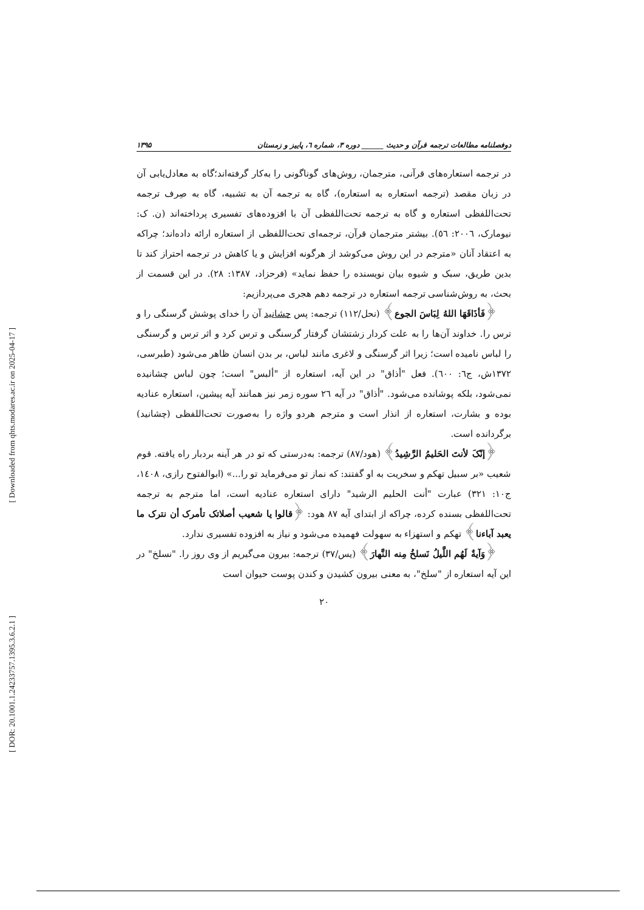[ Downloaded from qhts.modares.ac.ir on 2025-04-17 ]
[ DOR: 20.1001.1.24233757.1395.3.6.2.1 ]
دوفصلنامه مطالعات ترجمه قرآن و حدیث ______ دوره ۳، شماره ٦، پاییز و زمستان ۱۳۹۵
در ترجمه استعاره‌های قرآنی، مترجمان، روش‌های گوناگونی را به‌کار گرفته‌اند؛گاه به معادل‌یابی آن در زبان مقصد (ترجمه استعاره به استعاره)، گاه به ترجمه آن به تشبیه، گاه به صِرف ترجمه تحت‌اللفظی استعاره و گاه به ترجمه تحت‌اللفظی آن با افزوده‌های تفسیری پرداخته‌اند (ن. ک: نیومارک، ۲۰۰٦: ٥٦). بیشتر مترجمان قرآن، ترجمه‌ای تحت‌اللفظی از استعاره ارائه داده‌اند؛ چراکه به اعتقاد آنان «مترجم در این روش می‌کوشد از هرگونه افزایش و یا کاهش در ترجمه احتراز کند تا بدین طریق، سبک و شیوه بیان نویسنده را حفظ نماید» (فرحزاد، ۱۳۸۷: ۲۸). در این قسمت از بحث، به روش‌شناسی ترجمه استعاره در ترجمه دهم هجری می‌پردازیم:
﴿فَأذَاقَهَا اللهُ لِبَاسَ الجوع﴾ (نحل/۱۱۲) ترجمه: پس چشانید آن را خدای پوشش گرسنگی را و ترس را. خداوند آن‌ها را به علت کردار زشتشان گرفتار گرسنگی و ترس کرد و اثر ترس و گرسنگی را لباس نامیده است؛ زیرا اثر گرسنگی و لاغری مانند لباس، بر بدن انسان ظاهر می‌شود (طبرسی، ۱۳۷۲ش، ج٦: ٦۰۰). فعل "أذاق" در این آیه، استعاره از "ألبس" است؛ چون لباس چشانیده نمی‌شود، بلکه پوشانده می‌شود. "أذاق" در آیه ۲٦ سوره زمر نیز همانند آیه پیشین، استعاره عنادیه بوده و بشارت، استعاره از انذار است و مترجم هردو واژه را به‌صورت تحت‌اللفظی (چشانید) برگردانده است.
﴿إنّکَ لأنتَ الحَلیمُ الرَّشِیدُ﴾ (هود/۸۷) ترجمه: به‌درستی که تو در هر آینه بردبار راه یافته. قوم شعیب «بر سبیل تهکم و سخریت به او گفتند: که نماز تو می‌فرماید تو را...» (ابوالفتوح رازی، ۱٤۰۸، ج۱۰: ۳۲۱) عبارت "أنت الحلیم الرشید" دارای استعاره عنادیه است، اما مترجم به ترجمه تحت‌اللفظی بسنده کرده، چراکه از ابتدای آیه ۸۷ هود: ﴿قالوا یا شعیب أصلاتک تأمرک أن نترک ما یعبد آباءنا﴾ تهکم و استهزاء به سهولت فهمیده می‌شود و نیاز به افزوده تفسیری ندارد.
﴿وَآیةٌ لَهُم اللَّیلُ نَسلخُ مِنه النَّهارَ﴾ (یس/۳۷) ترجمه: بیرون می‌گیریم از وی روز را. "نسلخ" در این آیه استعاره از "سلخ"، به معنی بیرون کشیدن و کندن پوست حیوان است
۲۰